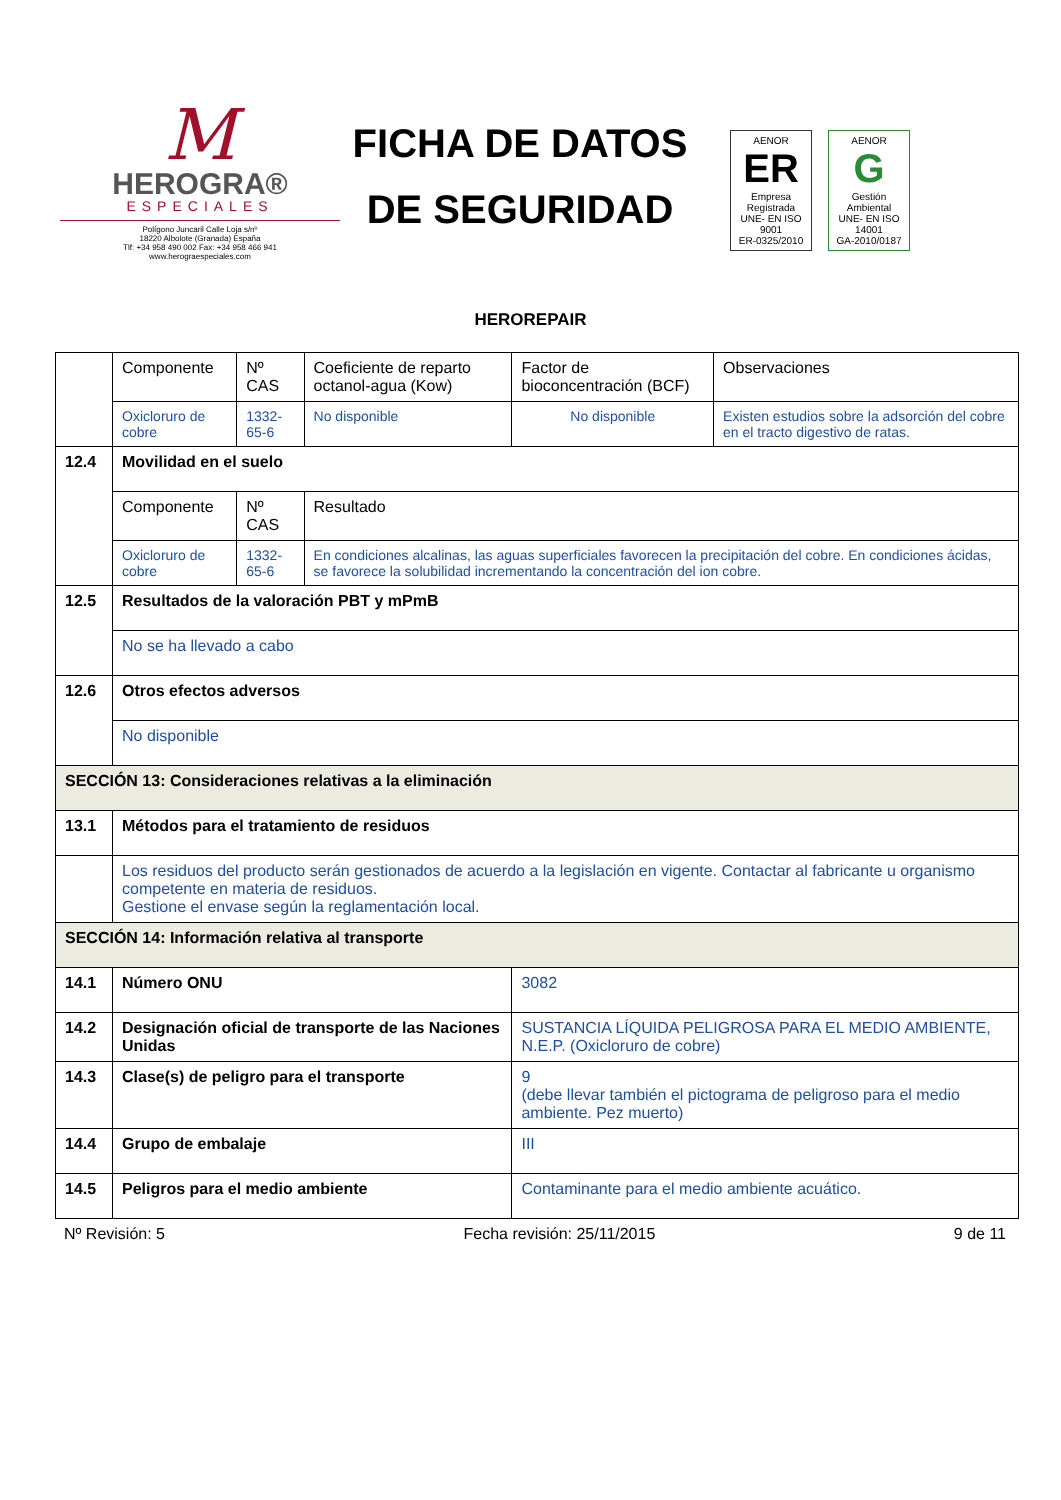M
HEROGRA®
ESPECIALES
Polígono Juncaril Calle Loja s/nº
18220 Albolote (Granada) España
Tlf: +34 958 490 002 Fax: +34 958 466 941
www.herograespeciales.com
FICHA DE DATOS
DE SEGURIDAD
AENOR
ER
Empresa Registrada
UNE- EN ISO 9001
ER-0325/2010
AENOR
G
Gestión Ambiental
UNE- EN ISO 14001
GA-2010/0187
HEROREPAIR
| | Componente | Nº CAS | Coeficiente de reparto octanol-agua (Kow) | Factor de bioconcentración (BCF) | Observaciones |
| | Oxicloruro de cobre | 1332-65-6 | No disponible | No disponible | Existen estudios sobre la adsorción del cobre en el tracto digestivo de ratas. |
| 12.4 | Movilidad en el suelo | | | | |
| | Componente | Nº CAS | Resultado | | |
| | Oxicloruro de cobre | 1332-65-6 | En condiciones alcalinas, las aguas superficiales favorecen la precipitación del cobre. En condiciones ácidas, se favorece la solubilidad incrementando la concentración del ion cobre. | | |
| 12.5 | Resultados de la valoración PBT y mPmB | | | | |
| | No se ha llevado a cabo | | | | |
| 12.6 | Otros efectos adversos | | | | |
| | No disponible | | | | |
| SECCIÓN 13: Consideraciones relativas a la eliminación | | | | | |
| 13.1 | Métodos para el tratamiento de residuos | | | | |
| | Los residuos del producto serán gestionados de acuerdo a la legislación en vigente. Contactar al fabricante u organismo competente en materia de residuos. Gestione el envase según la reglamentación local. | | | | |
| SECCIÓN 14: Información relativa al transporte | | | | | |
| 14.1 | Número ONU | | | 3082 | |
| 14.2 | Designación oficial de transporte de las Naciones Unidas | | | SUSTANCIA LÍQUIDA PELIGROSA PARA EL MEDIO AMBIENTE, N.E.P. (Oxicloruro de cobre) | |
| 14.3 | Clase(s) de peligro para el transporte | | | 9 (debe llevar también el pictograma de peligroso para el medio ambiente. Pez muerto) | |
| 14.4 | Grupo de embalaje | | | III | |
| 14.5 | Peligros para el medio ambiente | | | Contaminante para el medio ambiente acuático. | |
Nº Revisión: 5 Fecha revisión: 25/11/2015 9 de 11